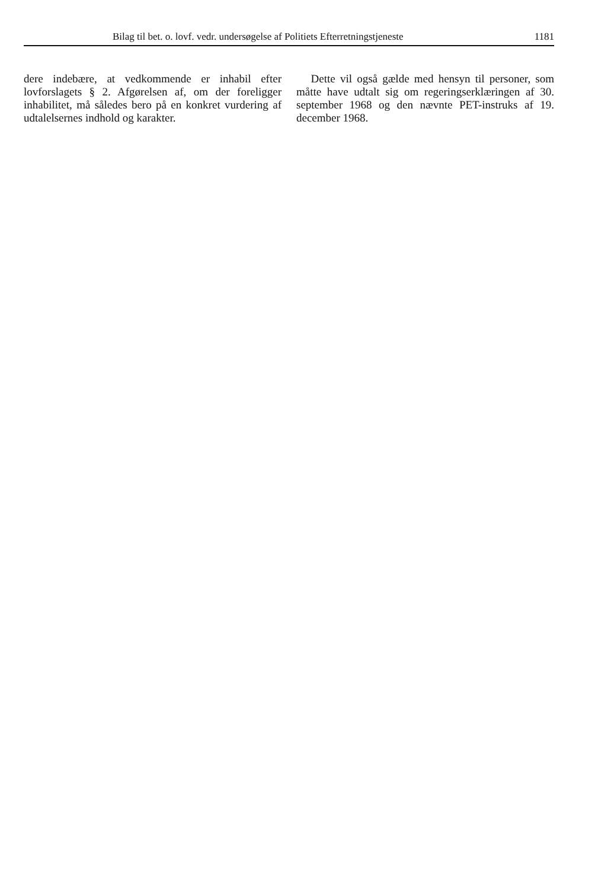Bilag til bet. o. lovf. vedr. undersøgelse af Politiets Efterretningstjeneste 1181
dere indebære, at vedkommende er inhabil efter lovforslagets § 2. Afgørelsen af, om der foreligger inhabilitet, må således bero på en konkret vurdering af udtalelsernes indhold og karakter.
Dette vil også gælde med hensyn til personer, som måtte have udtalt sig om regeringserklæringen af 30. september 1968 og den nævnte PET-instruks af 19. december 1968.